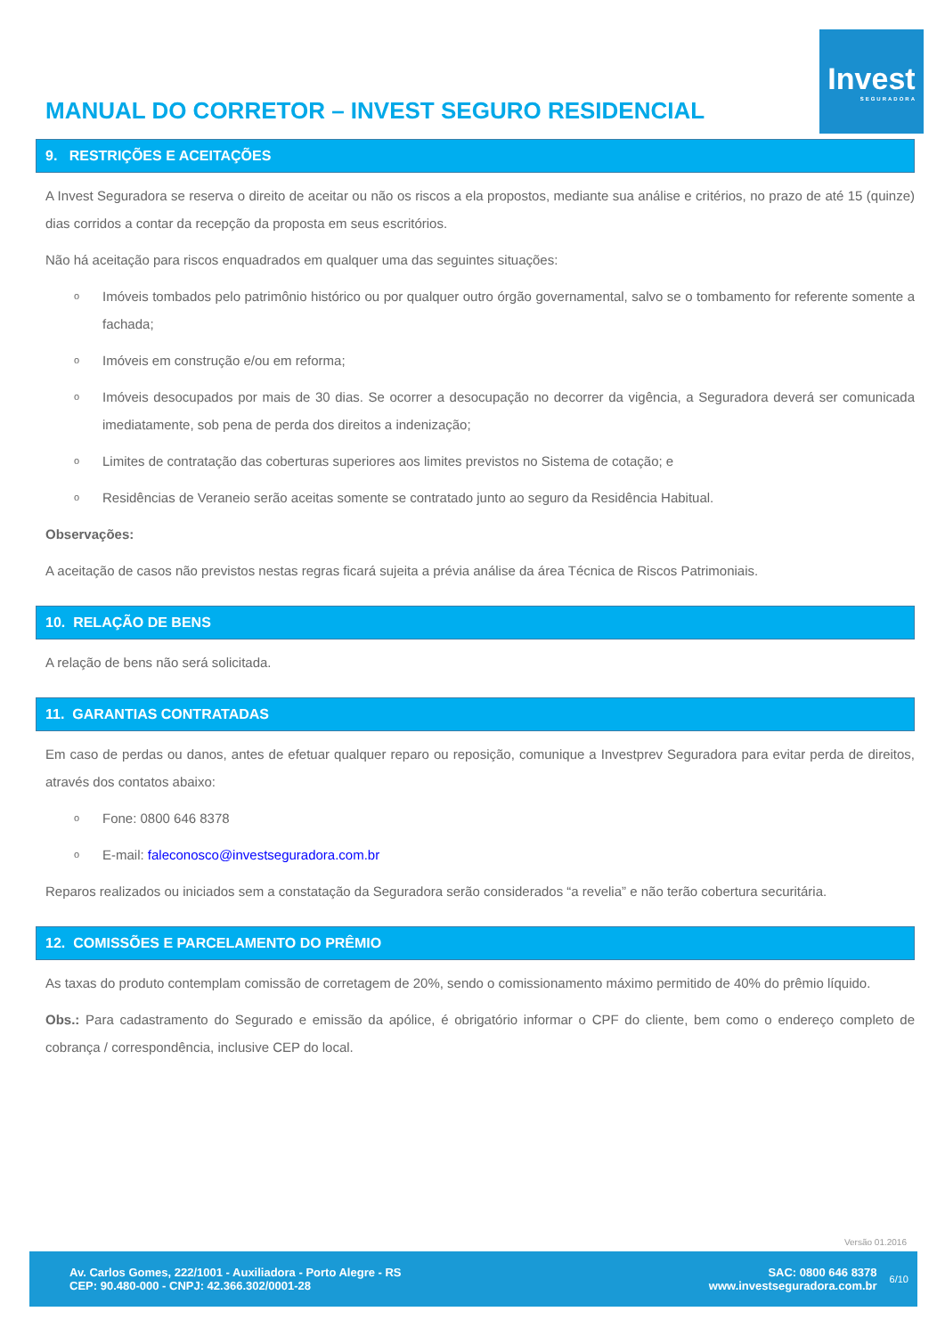MANUAL DO CORRETOR – INVEST SEGURO RESIDENCIAL
Invest
SEGURADORA
9. RESTRIÇÕES E ACEITAÇÕES
A Invest Seguradora se reserva o direito de aceitar ou não os riscos a ela propostos, mediante sua análise e critérios, no prazo de até 15 (quinze) dias corridos a contar da recepção da proposta em seus escritórios.
Não há aceitação para riscos enquadrados em qualquer uma das seguintes situações:
o
Imóveis tombados pelo patrimônio histórico ou por qualquer outro órgão governamental, salvo se o tombamento for referente somente a fachada;
o
Imóveis em construção e/ou em reforma;
o
Imóveis desocupados por mais de 30 dias. Se ocorrer a desocupação no decorrer da vigência, a Seguradora deverá ser comunicada imediatamente, sob pena de perda dos direitos a indenização;
o
Limites de contratação das coberturas superiores aos limites previstos no Sistema de cotação; e
o
Residências de Veraneio serão aceitas somente se contratado junto ao seguro da Residência Habitual.
Observações:
A aceitação de casos não previstos nestas regras ficará sujeita a prévia análise da área Técnica de Riscos Patrimoniais.
10. RELAÇÃO DE BENS
A relação de bens não será solicitada.
11. GARANTIAS CONTRATADAS
Em caso de perdas ou danos, antes de efetuar qualquer reparo ou reposição, comunique a Investprev Seguradora para evitar perda de direitos, através dos contatos abaixo:
o
Fone: 0800 646 8378
o
E-mail: faleconosco@investseguradora.com.br
Reparos realizados ou iniciados sem a constatação da Seguradora serão considerados “a revelia” e não terão cobertura securitária.
12. COMISSÕES E PARCELAMENTO DO PRÊMIO
As taxas do produto contemplam comissão de corretagem de 20%, sendo o comissionamento máximo permitido de 40% do prêmio líquido.
Obs.: Para cadastramento do Segurado e emissão da apólice, é obrigatório informar o CPF do cliente, bem como o endereço completo de cobrança / correspondência, inclusive CEP do local.
Versão 01.2016
Av. Carlos Gomes, 222/1001 - Auxiliadora - Porto Alegre - RS
CEP: 90.480-000 - CNPJ: 42.366.302/0001-28
SAC: 0800 646 8378
www.investseguradora.com.br
6/10